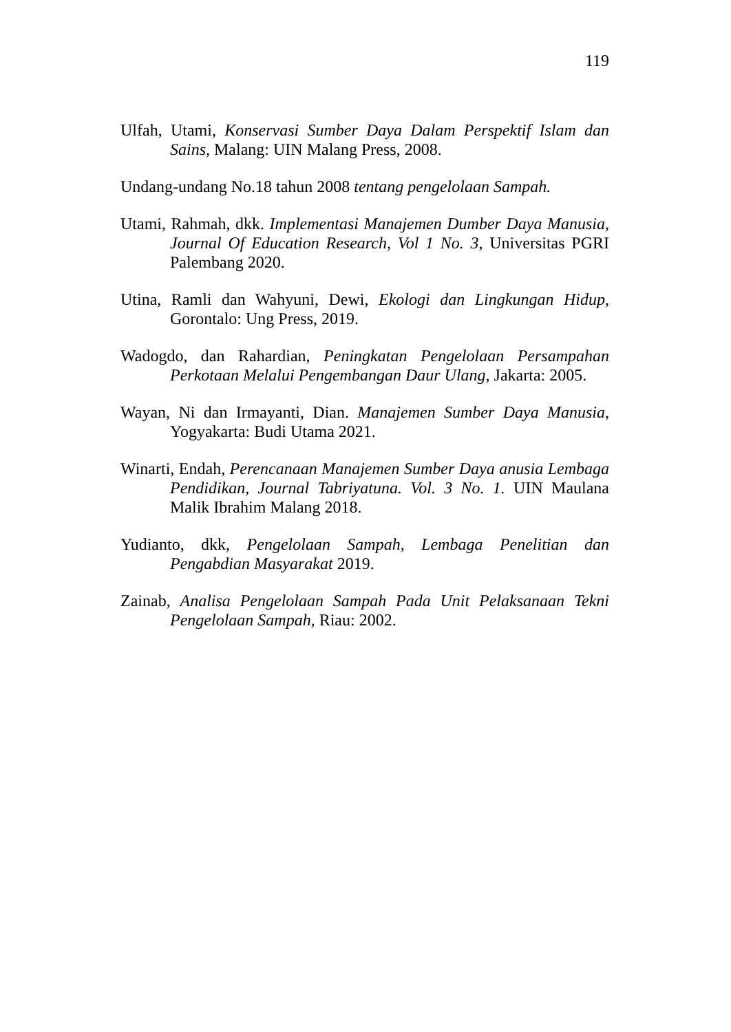119
Ulfah, Utami, Konservasi Sumber Daya Dalam Perspektif Islam dan Sains, Malang: UIN Malang Press, 2008.
Undang-undang No.18 tahun 2008 tentang pengelolaan Sampah.
Utami, Rahmah, dkk. Implementasi Manajemen Dumber Daya Manusia, Journal Of Education Research, Vol 1 No. 3, Universitas PGRI Palembang 2020.
Utina, Ramli dan Wahyuni, Dewi, Ekologi dan Lingkungan Hidup, Gorontalo: Ung Press, 2019.
Wadogdo, dan Rahardian, Peningkatan Pengelolaan Persampahan Perkotaan Melalui Pengembangan Daur Ulang, Jakarta: 2005.
Wayan, Ni dan Irmayanti, Dian. Manajemen Sumber Daya Manusia, Yogyakarta: Budi Utama 2021.
Winarti, Endah, Perencanaan Manajemen Sumber Daya anusia Lembaga Pendidikan, Journal Tabriyatuna. Vol. 3 No. 1. UIN Maulana Malik Ibrahim Malang 2018.
Yudianto, dkk, Pengelolaan Sampah, Lembaga Penelitian dan Pengabdian Masyarakat 2019.
Zainab, Analisa Pengelolaan Sampah Pada Unit Pelaksanaan Tekni Pengelolaan Sampah, Riau: 2002.